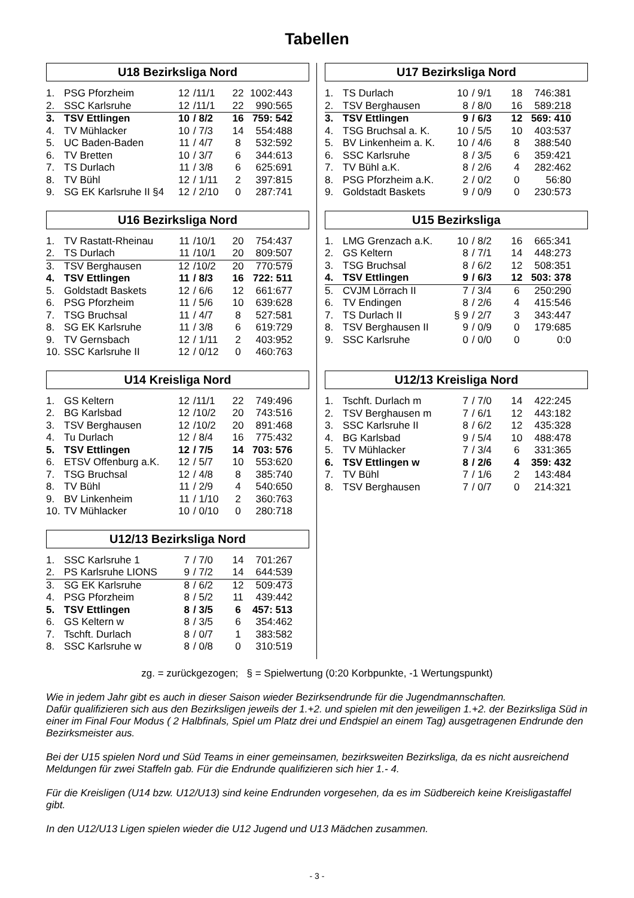Tabellen
U18 Bezirksliga Nord
| 1. | PSG Pforzheim | 12 | /11/1 | 22 | 1002:443 |
| 2. | SSC Karlsruhe | 12 | /11/1 | 22 | 990:565 |
| 3. | TSV Ettlingen | 10 | / 8/2 | 16 | 759: 542 |
| 4. | TV Mühlacker | 10 | / 7/3 | 14 | 554:488 |
| 5. | UC Baden-Baden | 11 | / 4/7 | 8 | 532:592 |
| 6. | TV Bretten | 10 | / 3/7 | 6 | 344:613 |
| 7. | TS Durlach | 11 | / 3/8 | 6 | 625:691 |
| 8. | TV Bühl | 12 | / 1/11 | 2 | 397:815 |
| 9. | SG EK Karlsruhe II §4 | 12 | / 2/10 | 0 | 287:741 |
U16 Bezirksliga Nord
| 1. | TV Rastatt-Rheinau | 11 | /10/1 | 20 | 754:437 |
| 2. | TS Durlach | 11 | /10/1 | 20 | 809:507 |
| 3. | TSV Berghausen | 12 | /10/2 | 20 | 770:579 |
| 4. | TSV Ettlingen | 11 | / 8/3 | 16 | 722: 511 |
| 5. | Goldstadt Baskets | 12 | / 6/6 | 12 | 661:677 |
| 6. | PSG Pforzheim | 11 | / 5/6 | 10 | 639:628 |
| 7. | TSG Bruchsal | 11 | / 4/7 | 8 | 527:581 |
| 8. | SG EK Karlsruhe | 11 | / 3/8 | 6 | 619:729 |
| 9. | TV Gernsbach | 12 | / 1/11 | 2 | 403:952 |
| 10. | SSC Karlsruhe II | 12 | / 0/12 | 0 | 460:763 |
U14 Kreisliga Nord
| 1. | GS Keltern | 12 | /11/1 | 22 | 749:496 |
| 2. | BG Karlsbad | 12 | /10/2 | 20 | 743:516 |
| 3. | TSV Berghausen | 12 | /10/2 | 20 | 891:468 |
| 4. | Tu Durlach | 12 | / 8/4 | 16 | 775:432 |
| 5. | TSV Ettlingen | 12 | / 7/5 | 14 | 703: 576 |
| 6. | ETSV Offenburg a.K. | 12 | / 5/7 | 10 | 553:620 |
| 7. | TSG Bruchsal | 12 | / 4/8 | 8 | 385:740 |
| 8. | TV Bühl | 11 | / 2/9 | 4 | 540:650 |
| 9. | BV Linkenheim | 11 | / 1/10 | 2 | 360:763 |
| 10. | TV Mühlacker | 10 | / 0/10 | 0 | 280:718 |
U12/13 Bezirksliga Nord
| 1. | SSC Karlsruhe 1 | 7 | / 7/0 | 14 | 701:267 |
| 2. | PS Karlsruhe LIONS | 9 | / 7/2 | 14 | 644:539 |
| 3. | SG EK Karlsruhe | 8 | / 6/2 | 12 | 509:473 |
| 4. | PSG Pforzheim | 8 | / 5/2 | 11 | 439:442 |
| 5. | TSV Ettlingen | 8 | / 3/5 | 6 | 457: 513 |
| 6. | GS Keltern w | 8 | / 3/5 | 6 | 354:462 |
| 7. | Tschft. Durlach | 8 | / 0/7 | 1 | 383:582 |
| 8. | SSC Karlsruhe w | 8 | / 0/8 | 0 | 310:519 |
U17 Bezirksliga Nord
| 1. | TS Durlach | 10 | / 9/1 | 18 | 746:381 |
| 2. | TSV Berghausen | 8 | / 8/0 | 16 | 589:218 |
| 3. | TSV Ettlingen | 9 | / 6/3 | 12 | 569: 410 |
| 4. | TSG Bruchsal a. K. | 10 | / 5/5 | 10 | 403:537 |
| 5. | BV Linkenheim a. K. | 10 | / 4/6 | 8 | 388:540 |
| 6. | SSC Karlsruhe | 8 | / 3/5 | 6 | 359:421 |
| 7. | TV Bühl a.K. | 8 | / 2/6 | 4 | 282:462 |
| 8. | PSG Pforzheim a.K. | 2 | / 0/2 | 0 | 56:80 |
| 9. | Goldstadt Baskets | 9 | / 0/9 | 0 | 230:573 |
U15 Bezirksliga
| 1. | LMG Grenzach a.K. | 10 | / 8/2 | 16 | 665:341 |
| 2. | GS Keltern | 8 | / 7/1 | 14 | 448:273 |
| 3. | TSG Bruchsal | 8 | / 6/2 | 12 | 508:351 |
| 4. | TSV Ettlingen | 9 | / 6/3 | 12 | 503: 378 |
| 5. | CVJM Lörrach II | 7 | / 3/4 | 6 | 250:290 |
| 6. | TV Endingen | 8 | / 2/6 | 4 | 415:546 |
| 7. | TS Durlach II | § 9 | / 2/7 | 3 | 343:447 |
| 8. | TSV Berghausen II | 9 | / 0/9 | 0 | 179:685 |
| 9. | SSC Karlsruhe | 0 | / 0/0 | 0 | 0:0 |
U12/13 Kreisliga Nord
| 1. | Tschft. Durlach m | 7 | / 7/0 | 14 | 422:245 |
| 2. | TSV Berghausen m | 7 | / 6/1 | 12 | 443:182 |
| 3. | SSC Karlsruhe II | 8 | / 6/2 | 12 | 435:328 |
| 4. | BG Karlsbad | 9 | / 5/4 | 10 | 488:478 |
| 5. | TV Mühlacker | 7 | / 3/4 | 6 | 331:365 |
| 6. | TSV Ettlingen w | 8 | / 2/6 | 4 | 359: 432 |
| 7. | TV Bühl | 7 | / 1/6 | 2 | 143:484 |
| 8. | TSV Berghausen | 7 | / 0/7 | 0 | 214:321 |
zg. = zurückgezogen; § = Spielwertung (0:20 Korbpunkte, -1 Wertungspunkt)
Wie in jedem Jahr gibt es auch in dieser Saison wieder Bezirksendrunde für die Jugendmannschaften.
Dafür qualifizieren sich aus den Bezirksligen jeweils der 1.+2. und spielen mit den jeweiligen 1.+2. der Bezirksliga Süd in einer im Final Four Modus ( 2 Halbfinals, Spiel um Platz drei und Endspiel an einem Tag) ausgetragenen Endrunde den Bezirksmeister aus.
Bei der U15 spielen Nord und Süd Teams in einer gemeinsamen, bezirksweiten Bezirksliga, da es nicht ausreichend Meldungen für zwei Staffeln gab. Für die Endrunde qualifizieren sich hier 1.- 4.
Für die Kreisligen (U14 bzw. U12/U13) sind keine Endrunden vorgesehen, da es im Südbereich keine Kreisligastaffel gibt.
In den U12/U13 Ligen spielen wieder die U12 Jugend und U13 Mädchen zusammen.
- 3 -